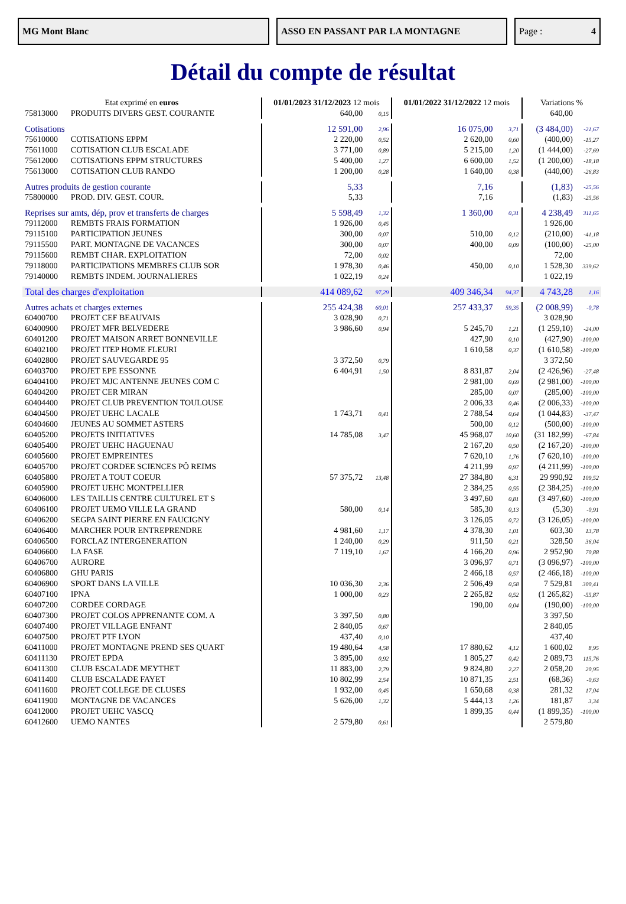MG Mont Blanc ASSO EN PASSANT PAR LA MONTAGNE Page : 4
Détail du compte de résultat
| Etat exprimé en euros | | 01/01/2023 31/12/2023 12 mois | | 01/01/2022 31/12/2022 12 mois | | Variations % | |
| --- | --- | --- | --- | --- | --- | --- | --- |
| 75813000 | PRODUITS DIVERS GEST. COURANTE | 640,00 | 0,15 | | | 640,00 | |
| Cotisations | | 12 591,00 | 2,96 | 16 075,00 | 3,71 | (3 484,00) | -21,67 |
| 75610000 | COTISATIONS EPPM | 2 220,00 | 0,52 | 2 620,00 | 0,60 | (400,00) | -15,27 |
| 75611000 | COTISATION CLUB ESCALADE | 3 771,00 | 0,89 | 5 215,00 | 1,20 | (1 444,00) | -27,69 |
| 75612000 | COTISATIONS EPPM STRUCTURES | 5 400,00 | 1,27 | 6 600,00 | 1,52 | (1 200,00) | -18,18 |
| 75613000 | COTISATION CLUB RANDO | 1 200,00 | 0,28 | 1 640,00 | 0,38 | (440,00) | -26,83 |
| Autres produits de gestion courante | | 5,33 | | 7,16 | | (1,83) | -25,56 |
| 75800000 | PROD. DIV. GEST. COUR. | 5,33 | | 7,16 | | (1,83) | -25,56 |
| Reprises sur amts, dép, prov et transferts de charges | | 5 598,49 | 1,32 | 1 360,00 | 0,31 | 4 238,49 | 311,65 |
| 79112000 | REMBTS FRAIS FORMATION | 1 926,00 | 0,45 | | | 1 926,00 | |
| 79115100 | PARTICIPATION JEUNES | 300,00 | 0,07 | 510,00 | 0,12 | (210,00) | -41,18 |
| 79115500 | PART. MONTAGNE DE VACANCES | 300,00 | 0,07 | 400,00 | 0,09 | (100,00) | -25,00 |
| 79115600 | REMBT CHAR. EXPLOITATION | 72,00 | 0,02 | | | 72,00 | |
| 79118000 | PARTICIPATIONS MEMBRES CLUB SOR | 1 978,30 | 0,46 | 450,00 | 0,10 | 1 528,30 | 339,62 |
| 79140000 | REMBTS INDEM. JOURNALIERES | 1 022,19 | 0,24 | | | 1 022,19 | |
| Total des charges d'exploitation | | 414 089,62 | 97,29 | 409 346,34 | 94,37 | 4 743,28 | 1,16 |
| Autres achats et charges externes | | 255 424,38 | 60,01 | 257 433,37 | 59,35 | (2 008,99) | -0,78 |
| 60400700 | PROJET CEF BEAUVAIS | 3 028,90 | 0,71 | | | 3 028,90 | |
| 60400900 | PROJET MFR BELVEDERE | 3 986,60 | 0,94 | 5 245,70 | 1,21 | (1 259,10) | -24,00 |
| 60401200 | PROJET MAISON ARRET BONNEVILLE | | | 427,90 | 0,10 | (427,90) | -100,00 |
| 60402100 | PROJET ITEP HOME FLEURI | | | 1 610,58 | 0,37 | (1 610,58) | -100,00 |
| 60402800 | PROJET SAUVEGARDE 95 | 3 372,50 | 0,79 | | | 3 372,50 | |
| 60403700 | PROJET EPE ESSONNE | 6 404,91 | 1,50 | 8 831,87 | 2,04 | (2 426,96) | -27,48 |
| 60404100 | PROJET MJC ANTENNE JEUNES COM C | | | 2 981,00 | 0,69 | (2 981,00) | -100,00 |
| 60404200 | PROJET CER MIRAN | | | 285,00 | 0,07 | (285,00) | -100,00 |
| 60404400 | PROJET CLUB PREVENTION TOULOUSE | | | 2 006,33 | 0,46 | (2 006,33) | -100,00 |
| 60404500 | PROJET UEHC LACALE | 1 743,71 | 0,41 | 2 788,54 | 0,64 | (1 044,83) | -37,47 |
| 60404600 | JEUNES AU SOMMET ASTERS | | | 500,00 | 0,12 | (500,00) | -100,00 |
| 60405200 | PROJETS INITIATIVES | 14 785,08 | 3,47 | 45 968,07 | 10,60 | (31 182,99) | -67,84 |
| 60405400 | PROJET UEHC HAGUENAU | | | 2 167,20 | 0,50 | (2 167,20) | -100,00 |
| 60405600 | PROJET EMPREINTES | | | 7 620,10 | 1,76 | (7 620,10) | -100,00 |
| 60405700 | PROJET CORDEE SCIENCES PÔ REIMS | | | 4 211,99 | 0,97 | (4 211,99) | -100,00 |
| 60405800 | PROJET A TOUT COEUR | 57 375,72 | 13,48 | 27 384,80 | 6,31 | 29 990,92 | 109,52 |
| 60405900 | PROJET UEHC MONTPELLIER | | | 2 384,25 | 0,55 | (2 384,25) | -100,00 |
| 60406000 | LES TAILLIS CENTRE CULTUREL ET S | | | 3 497,60 | 0,81 | (3 497,60) | -100,00 |
| 60406100 | PROJET UEMO VILLE LA GRAND | 580,00 | 0,14 | 585,30 | 0,13 | (5,30) | -0,91 |
| 60406200 | SEGPA SAINT PIERRE EN FAUCIGNY | | | 3 126,05 | 0,72 | (3 126,05) | -100,00 |
| 60406400 | MARCHER POUR ENTREPRENDRE | 4 981,60 | 1,17 | 4 378,30 | 1,01 | 603,30 | 13,78 |
| 60406500 | FORCLAZ INTERGENERATION | 1 240,00 | 0,29 | 911,50 | 0,21 | 328,50 | 36,04 |
| 60406600 | LA FASE | 7 119,10 | 1,67 | 4 166,20 | 0,96 | 2 952,90 | 70,88 |
| 60406700 | AURORE | | | 3 096,97 | 0,71 | (3 096,97) | -100,00 |
| 60406800 | GHU PARIS | | | 2 466,18 | 0,57 | (2 466,18) | -100,00 |
| 60406900 | SPORT DANS LA VILLE | 10 036,30 | 2,36 | 2 506,49 | 0,58 | 7 529,81 | 300,41 |
| 60407100 | IPNA | 1 000,00 | 0,23 | 2 265,82 | 0,52 | (1 265,82) | -55,87 |
| 60407200 | CORDEE CORDAGE | | | 190,00 | 0,04 | (190,00) | -100,00 |
| 60407300 | PROJET COLOS APPRENANTE COM. A | 3 397,50 | 0,80 | | | 3 397,50 | |
| 60407400 | PROJET VILLAGE ENFANT | 2 840,05 | 0,67 | | | 2 840,05 | |
| 60407500 | PROJET PTF LYON | 437,40 | 0,10 | | | 437,40 | |
| 60411000 | PROJET MONTAGNE PREND SES QUART | 19 480,64 | 4,58 | 17 880,62 | 4,12 | 1 600,02 | 8,95 |
| 60411130 | PROJET EPDA | 3 895,00 | 0,92 | 1 805,27 | 0,42 | 2 089,73 | 115,76 |
| 60411300 | CLUB ESCALADE MEYTHET | 11 883,00 | 2,79 | 9 824,80 | 2,27 | 2 058,20 | 20,95 |
| 60411400 | CLUB ESCALADE FAYET | 10 802,99 | 2,54 | 10 871,35 | 2,51 | (68,36) | -0,63 |
| 60411600 | PROJET COLLEGE DE CLUSES | 1 932,00 | 0,45 | 1 650,68 | 0,38 | 281,32 | 17,04 |
| 60411900 | MONTAGNE DE VACANCES | 5 626,00 | 1,32 | 5 444,13 | 1,26 | 181,87 | 3,34 |
| 60412000 | PROJET UEHC VASCQ | | | 1 899,35 | 0,44 | (1 899,35) | -100,00 |
| 60412600 | UEMO NANTES | 2 579,80 | 0,61 | | | 2 579,80 | |